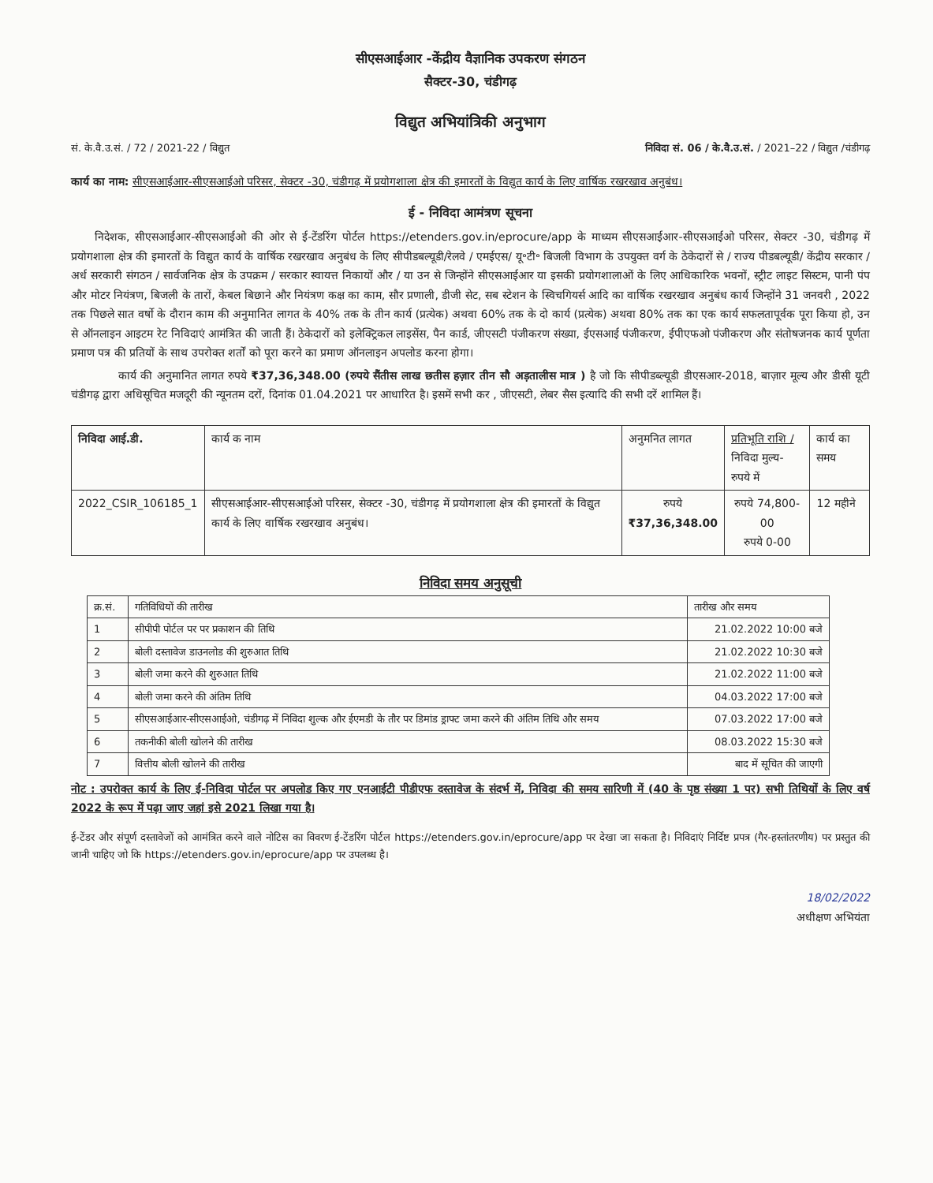सीएसआईआर -केंद्रीय वैज्ञानिक उपकरण संगठन
सैक्टर-30, चंडीगढ़
विद्युत अभियांत्रिकी अनुभाग
सं. के.वै.उ.सं. / 72 / 2021-22 / विद्युत निविदा सं. 06 / के.वै.उ.सं. / 2021–22 / विद्युत /चंडीगढ़
कार्य का नाम: सीएसआईआर-सीएसआईओ परिसर, सेक्टर -30, चंडीगढ़ में प्रयोगशाला क्षेत्र की इमारतों के विद्युत कार्य के लिए वार्षिक रखरखाव अनुबंध।
ई - निविदा आमंत्रण सूचना
निदेशक, सीएसआईआर-सीएसआईओ की ओर से ई-टेंडरिंग पोर्टल https://etenders.gov.in/eprocure/app के माध्यम सीएसआईआर-सीएसआईओ परिसर, सेक्टर -30, चंडीगढ़ में प्रयोगशाला क्षेत्र की इमारतों के विद्युत कार्य के वार्षिक रखरखाव अनुबंध के लिए सीपीडबल्यूडी/रेलवे / एमईएस/ यू॰टी॰ बिजली विभाग के उपयुक्त वर्ग के ठेकेदारों से / राज्य पीडबल्यूडी/ केंद्रीय सरकार / अर्ध सरकारी संगठन / सार्वजनिक क्षेत्र के उपक्रम / सरकार स्वायत्त निकायों और / या उन से जिन्होंने सीएसआईआर या इसकी प्रयोगशालाओं के लिए आधिकारिक भवनों, स्ट्रीट लाइट सिस्टम, पानी पंप और मोटर नियंत्रण, बिजली के तारों, केबल बिछाने और नियंत्रण कक्ष का काम, सौर प्रणाली, डीजी सेट, सब स्टेशन के स्विचगियर्स आदि का वार्षिक रखरखाव अनुबंध कार्य जिन्होंने 31 जनवरी , 2022 तक पिछले सात वर्षो के दौरान काम की अनुमानित लागत के 40% तक के तीन कार्य (प्रत्येक) अथवा 60% तक के दो कार्य (प्रत्येक) अथवा 80% तक का एक कार्य सफलतापूर्वक पूरा किया हो, उन से ऑनलाइन आइटम रेट निविदाएं आमंत्रित की जाती हैं। ठेकेदारों को इलेक्ट्रिकल लाइसेंस, पैन कार्ड, जीएसटी पंजीकरण संख्या, ईएसआई पंजीकरण, ईपीएफओ पंजीकरण और संतोषजनक कार्य पूर्णता प्रमाण पत्र की प्रतियों के साथ उपरोक्त शर्तों को पूरा करने का प्रमाण ऑनलाइन अपलोड करना होगा।
कार्य की अनुमानित लागत रुपये ₹37,36,348.00 (रुपये सैंतीस लाख छतीस हज़ार तीन सौ अड़तालीस मात्र ) है जो कि सीपीडब्ल्यूडी डीएसआर-2018, बाज़ार मूल्य और डीसी यूटी चंडीगढ़ द्वारा अधिसूचित मजदूरी की न्यूनतम दरों, दिनांक 01.04.2021 पर आधारित है। इसमें सभी कर , जीएसटी, लेबर सैस इत्यादि की सभी दरें शामिल हैं।
| निविदा आई.डी. | कार्य क नाम | अनुमनित लागत | प्रतिभूति राशि / निविदा मुल्य- रुपये में | कार्य का समय |
| --- | --- | --- | --- | --- |
| 2022_CSIR_106185_1 | सीएसआईआर-सीएसआईओ परिसर, सेक्टर -30, चंडीगढ़ में प्रयोगशाला क्षेत्र की इमारतों के विद्युत कार्य के लिए वार्षिक रखरखाव अनुबंध। | रुपये ₹37,36,348.00 | रुपये 74,800-00 रुपये 0-00 | 12 महीने |
निविदा समय अनुसूची
| क्र.सं. | गतिविधियों की तारीख | तारीख और समय |
| --- | --- | --- |
| 1 | सीपीपी पोर्टल पर पर प्रकाशन की तिथि | 21.02.2022 10:00 बजे |
| 2 | बोली दस्तावेज डाउनलोड की शुरुआत तिथि | 21.02.2022 10:30 बजे |
| 3 | बोली जमा करने की शुरुआत तिथि | 21.02.2022 11:00 बजे |
| 4 | बोली जमा करने की अंतिम तिथि | 04.03.2022 17:00 बजे |
| 5 | सीएसआईआर-सीएसआईओ, चंडीगढ़ में निविदा शुल्क और ईएमडी के तौर पर डिमांड ड्राफ्ट जमा करने की अंतिम तिथि और समय | 07.03.2022 17:00 बजे |
| 6 | तकनीकी बोली खोलने की तारीख | 08.03.2022 15:30 बजे |
| 7 | वित्तीय बोली खोलने की तारीख | बाद में सूचित की जाएगी |
नोट : उपरोक्त कार्य के लिए ई-निविदा पोर्टल पर अपलोड किए गए एनआईटी पीडीएफ दस्तावेज के संदर्भ में, निविदा की समय सारिणी में (40 के पृष्ठ संख्या 1 पर) सभी तिथियों के लिए वर्ष 2022 के रूप में पढ़ा जाए जहां इसे 2021 लिखा गया है।
ई-टेंडर और संपूर्ण दस्तावेजों को आमंत्रित करने वाले नोटिस का विवरण ई-टेंडरिंग पोर्टल https://etenders.gov.in/eprocure/app पर देखा जा सकता है। निविदाएं निर्दिष्ट प्रपत्र (गैर-हस्तांतरणीय) पर प्रस्तुत की जानी चाहिए जो कि https://etenders.gov.in/eprocure/app पर उपलब्ध है।
18/02/2022
अधीक्षण अभियंता